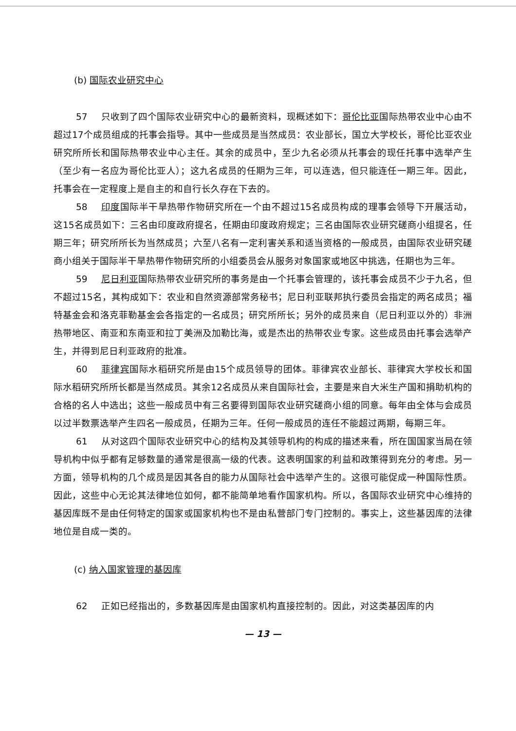(b) 国际农业研究中心
57 只收到了四个国际农业研究中心的最新资料，现概述如下：哥伦比亚国际热带农业中心由不超过17个成员组成的托事会指导。其中一些成员是当然成员：农业部长，国立大学校长，哥伦比亚农业研究所所长和国际热带农业中心主任。其余的成员中，至少九名必须从托事会的现任托事中选举产生（至少有一名应为哥伦比亚人）；这九名成员的任期为三年，可以连选，但只能连任一期三年。因此，托事会在一定程度上是自主的和自行长久存在下去的。
58 印度国际半干旱热带作物研究所在一个由不超过15名成员构成的理事会领导下开展活动，这15名成员如下：三名由印度政府提名，任期由印度政府规定；三名由国际农业研究磋商小组提名，任期三年；研究所所长为当然成员；六至八名有一定利害关系和适当资格的一般成员，由国际农业研究磋商小组关于国际半干旱热带作物研究所的小组委员会从服务对象国家或地区中挑选，任期也为三年。
59 尼日利亚国际热带农业研究所的事务是由一个托事会管理的，该托事会成员不少于九名，但不超过15名，其构成如下：农业和自然资源部常务秘书；尼日利亚联邦执行委员会指定的两名成员；福特基金会和洛克菲勒基金会各指定的一名成员；研究所所长；另外的成员来自（尼日利亚以外的）非洲热带地区、南亚和东南亚和拉丁美洲及加勒比海，或是杰出的热带农业专家。这些成员由托事会选举产生，并得到尼日利亚政府的批准。
60 菲律宾国际水稻研究所是由15个成员领导的团体。菲律宾农业部长、菲律宾大学校长和国际水稻研究所所长都是当然成员。其余12名成员从来自国际社会，主要是来自大米生产国和捐助机构的合格的名人中选出；这些一般成员中有三名要得到国际农业研究磋商小组的同意。每年由全体与会成员以过半数票选举产生四名一般成员，任期为三年。任何一般成员的连任不能超过两期，每期三年。
61 从对这四个国际农业研究中心的结构及其领导机构的构成的描述来看，所在国国家当局在领导机构中似乎都有足够数量的通常是很高一级的代表。这表明国家的利益和政策得到充分的考虑。另一方面，领导机构的几个成员是因其各自的能力从国际社会中选举产生的。这很可能促成一种国际性质。因此，这些中心无论其法律地位如何，都不能简单地看作国家机构。所以，各国际农业研究中心维持的基因库既不是由任何特定的国家或国家机构也不是由私营部门专门控制的。事实上，这些基因库的法律地位是自成一类的。
(c) 纳入国家管理的基因库
62 正如已经指出的，多数基因库是由国家机构直接控制的。因此，对这类基因库的内
— 13 —